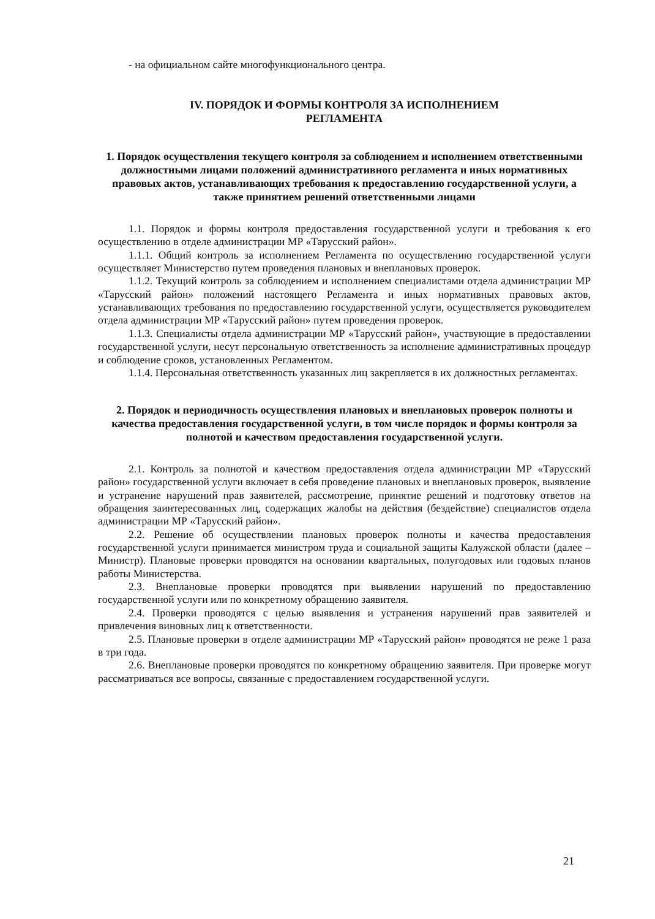- на официальном сайте многофункционального центра.
IV. ПОРЯДОК И ФОРМЫ КОНТРОЛЯ ЗА ИСПОЛНЕНИЕМ
РЕГЛАМЕНТА
1. Порядок осуществления текущего контроля за соблюдением и исполнением ответственными должностными лицами положений административного регламента и иных нормативных правовых актов, устанавливающих требования к предоставлению государственной услуги, а также принятием решений ответственными лицами
1.1. Порядок и формы контроля предоставления государственной услуги и требования к его осуществлению в отделе администрации МР «Тарусский район».
1.1.1. Общий контроль за исполнением Регламента по осуществлению государственной услуги осуществляет Министерство путем проведения плановых и внеплановых проверок.
1.1.2. Текущий контроль за соблюдением и исполнением специалистами отдела администрации МР «Тарусский район» положений настоящего Регламента и иных нормативных правовых актов, устанавливающих требования по предоставлению государственной услуги, осуществляется руководителем отдела администрации МР «Тарусский район» путем проведения проверок.
1.1.3. Специалисты отдела администрации МР «Тарусский район», участвующие в предоставлении государственной услуги, несут персональную ответственность за исполнение административных процедур и соблюдение сроков, установленных Регламентом.
1.1.4. Персональная ответственность указанных лиц закрепляется в их должностных регламентах.
2. Порядок и периодичность осуществления плановых и внеплановых проверок полноты и качества предоставления государственной услуги, в том числе порядок и формы контроля за полнотой и качеством предоставления государственной услуги.
2.1. Контроль за полнотой и качеством предоставления отдела администрации МР «Тарусский район» государственной услуги включает в себя проведение плановых и внеплановых проверок, выявление и устранение нарушений прав заявителей, рассмотрение, принятие решений и подготовку ответов на обращения заинтересованных лиц, содержащих жалобы на действия (бездействие) специалистов отдела администрации МР «Тарусский район».
2.2. Решение об осуществлении плановых проверок полноты и качества предоставления государственной услуги принимается министром труда и социальной защиты Калужской области (далее – Министр). Плановые проверки проводятся на основании квартальных, полугодовых или годовых планов работы Министерства.
2.3. Внеплановые проверки проводятся при выявлении нарушений по предоставлению государственной услуги или по конкретному обращению заявителя.
2.4. Проверки проводятся с целью выявления и устранения нарушений прав заявителей и привлечения виновных лиц к ответственности.
2.5. Плановые проверки в отделе администрации МР «Тарусский район» проводятся не реже 1 раза в три года.
2.6. Внеплановые проверки проводятся по конкретному обращению заявителя. При проверке могут рассматриваться все вопросы, связанные с предоставлением государственной услуги.
21